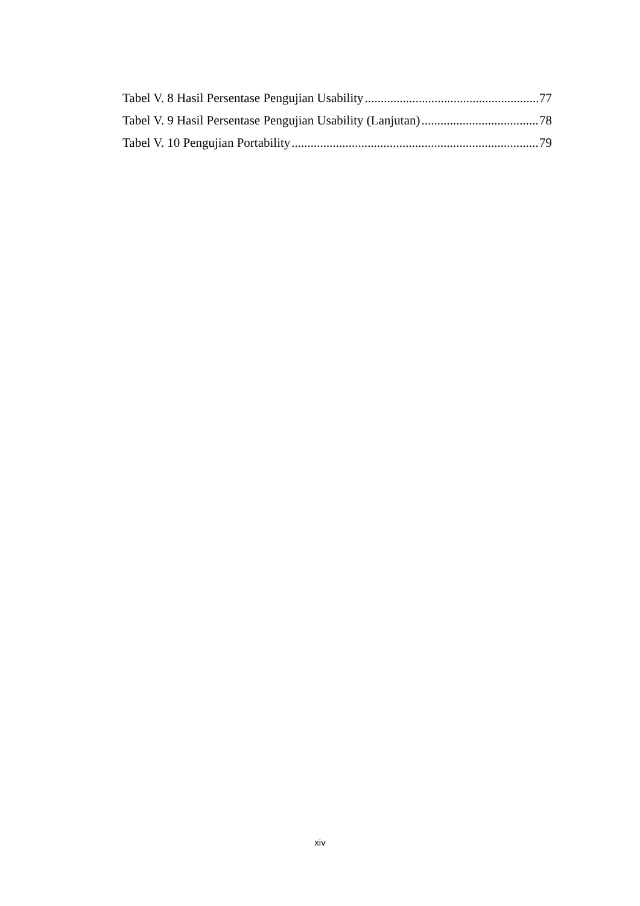Tabel V. 8 Hasil Persentase Pengujian Usability 77
Tabel V. 9 Hasil Persentase Pengujian Usability (Lanjutan) 78
Tabel V. 10 Pengujian Portability 79
xiv